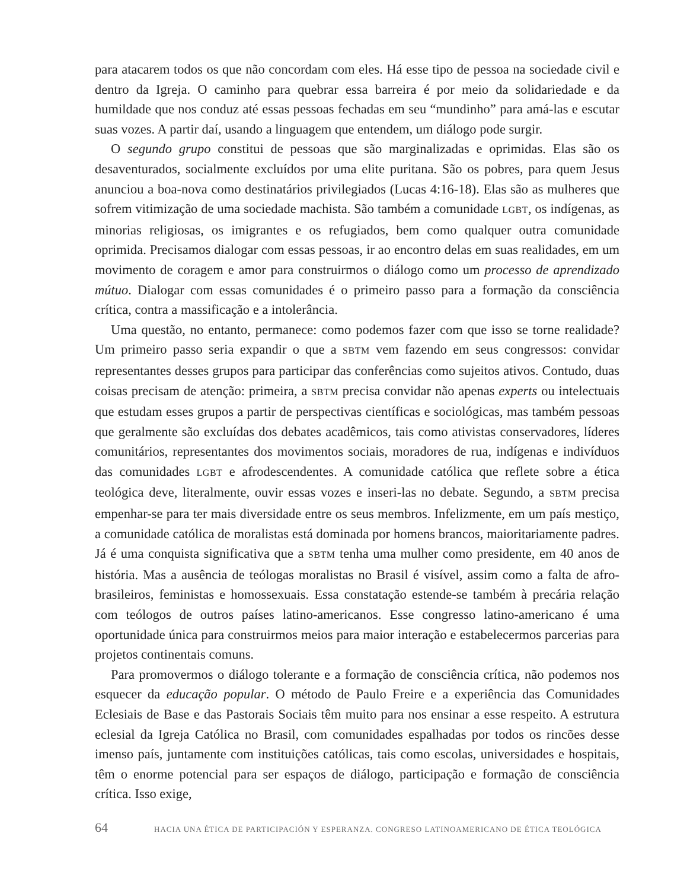para atacarem todos os que não concordam com eles. Há esse tipo de pessoa na sociedade civil e dentro da Igreja. O caminho para quebrar essa barreira é por meio da solidariedade e da humildade que nos conduz até essas pessoas fechadas em seu “mundinho” para amá-las e escutar suas vozes. A partir daí, usando a linguagem que entendem, um diálogo pode surgir.
O segundo grupo constitui de pessoas que são marginalizadas e oprimidas. Elas são os desaventurados, socialmente excluídos por uma elite puritana. São os pobres, para quem Jesus anunciou a boa-nova como destinatários privilegiados (Lucas 4:16-18). Elas são as mulheres que sofrem vitimização de uma sociedade machista. São também a comunidade LGBT, os indígenas, as minorias religiosas, os imigrantes e os refugiados, bem como qualquer outra comunidade oprimida. Precisamos dialogar com essas pessoas, ir ao encontro delas em suas realidades, em um movimento de coragem e amor para construirmos o diálogo como um processo de aprendizado mútuo. Dialogar com essas comunidades é o primeiro passo para a formação da consciência crítica, contra a massificação e a intolerância.
Uma questão, no entanto, permanece: como podemos fazer com que isso se torne realidade? Um primeiro passo seria expandir o que a SBTM vem fazendo em seus congressos: convidar representantes desses grupos para participar das conferências como sujeitos ativos. Contudo, duas coisas precisam de atenção: primeira, a SBTM precisa convidar não apenas experts ou intelectuais que estudam esses grupos a partir de perspectivas científicas e sociológicas, mas também pessoas que geralmente são excluídas dos debates acadêmicos, tais como ativistas conservadores, líderes comunitários, representantes dos movimentos sociais, moradores de rua, indígenas e indivíduos das comunidades LGBT e afrodescendentes. A comunidade católica que reflete sobre a ética teológica deve, literalmente, ouvir essas vozes e inseri-las no debate. Segundo, a SBTM precisa empenhar-se para ter mais diversidade entre os seus membros. Infelizmente, em um país mestiço, a comunidade católica de moralistas está dominada por homens brancos, maioritariamente padres. Já é uma conquista significativa que a SBTM tenha uma mulher como presidente, em 40 anos de história. Mas a ausência de teólogas moralistas no Brasil é visível, assim como a falta de afro-brasileiros, feministas e homossexuais. Essa constatação estende-se também à precária relação com teólogos de outros países latino-americanos. Esse congresso latino-americano é uma oportunidade única para construirmos meios para maior interação e estabelecermos parcerias para projetos continentais comuns.
Para promovermos o diálogo tolerante e a formação de consciência crítica, não podemos nos esquecer da educação popular. O método de Paulo Freire e a experiência das Comunidades Eclesiais de Base e das Pastorais Sociais têm muito para nos ensinar a esse respeito. A estrutura eclesial da Igreja Católica no Brasil, com comunidades espalhadas por todos os rincões desse imenso país, juntamente com instituições católicas, tais como escolas, universidades e hospitais, têm o enorme potencial para ser espaços de diálogo, participação e formação de consciência crítica. Isso exige,
64 HACIA UNA ÉTICA DE PARTICIPACIÓN Y ESPERANZA. CONGRESO LATINOAMERICANO DE ÉTICA TEOLÓGICA